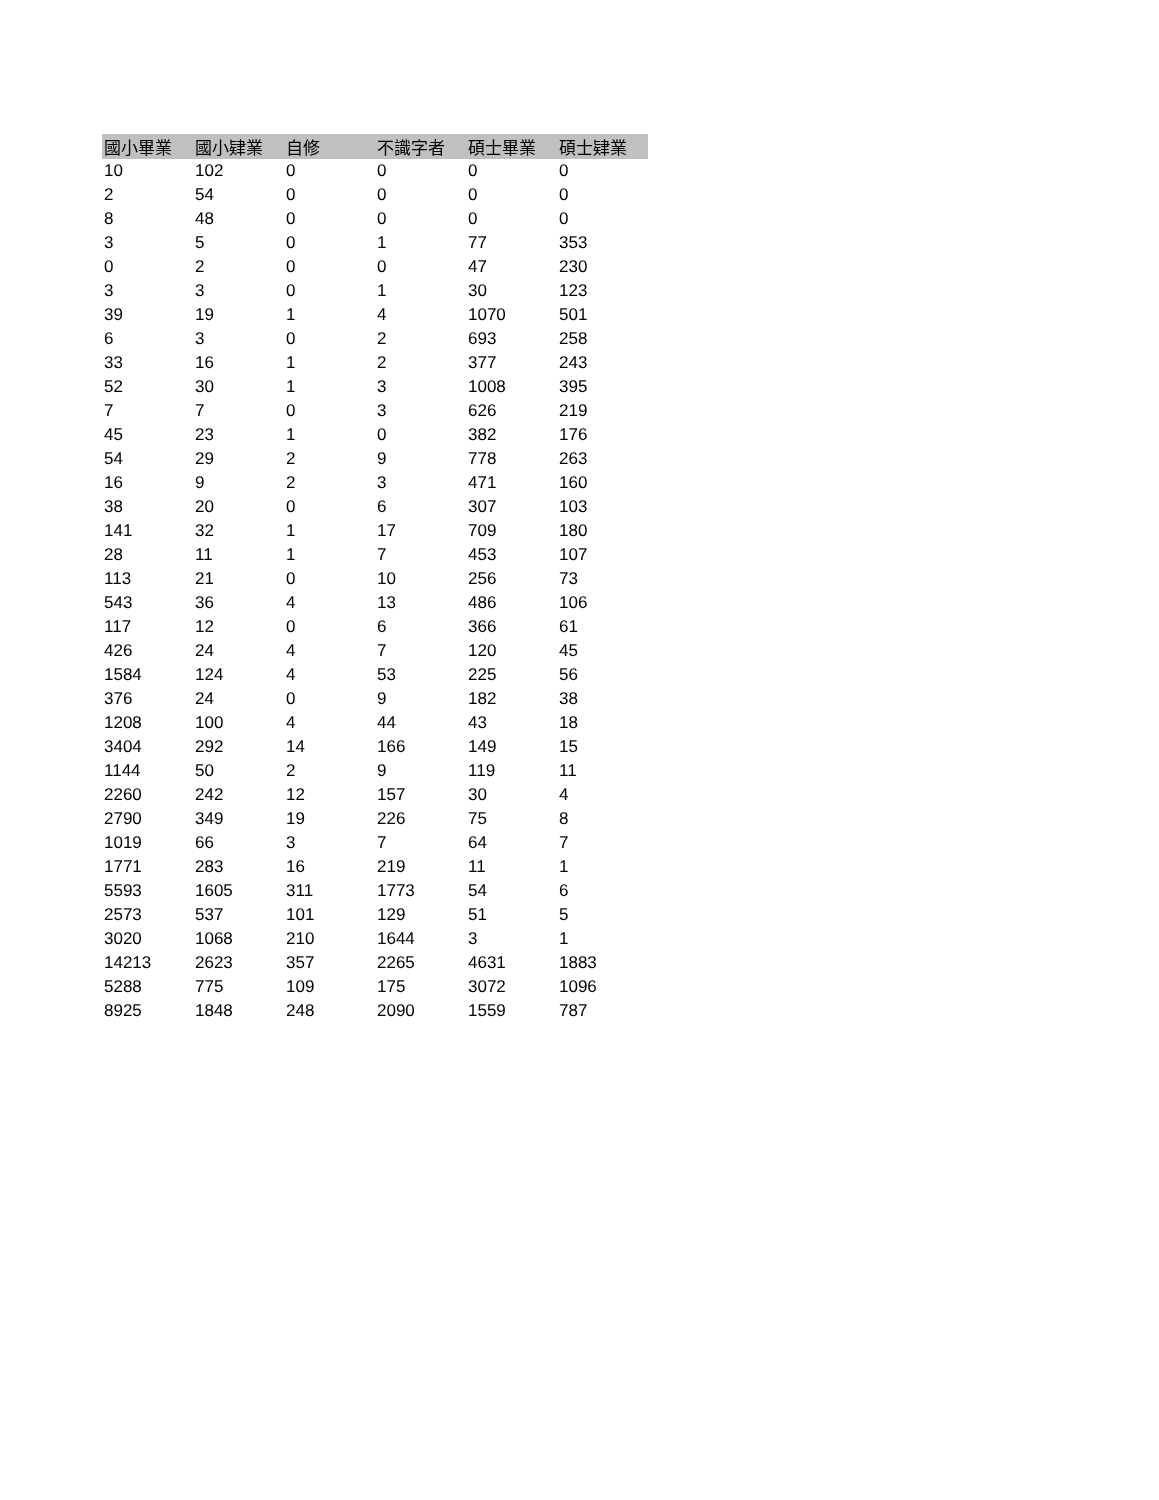| 國小畢業 | 國小肄業 | 自修 | 不識字者 | 碩士畢業 | 碩士肄業 |
| --- | --- | --- | --- | --- | --- |
| 10 | 102 | 0 | 0 | 0 | 0 |
| 2 | 54 | 0 | 0 | 0 | 0 |
| 8 | 48 | 0 | 0 | 0 | 0 |
| 3 | 5 | 0 | 1 | 77 | 353 |
| 0 | 2 | 0 | 0 | 47 | 230 |
| 3 | 3 | 0 | 1 | 30 | 123 |
| 39 | 19 | 1 | 4 | 1070 | 501 |
| 6 | 3 | 0 | 2 | 693 | 258 |
| 33 | 16 | 1 | 2 | 377 | 243 |
| 52 | 30 | 1 | 3 | 1008 | 395 |
| 7 | 7 | 0 | 3 | 626 | 219 |
| 45 | 23 | 1 | 0 | 382 | 176 |
| 54 | 29 | 2 | 9 | 778 | 263 |
| 16 | 9 | 2 | 3 | 471 | 160 |
| 38 | 20 | 0 | 6 | 307 | 103 |
| 141 | 32 | 1 | 17 | 709 | 180 |
| 28 | 11 | 1 | 7 | 453 | 107 |
| 113 | 21 | 0 | 10 | 256 | 73 |
| 543 | 36 | 4 | 13 | 486 | 106 |
| 117 | 12 | 0 | 6 | 366 | 61 |
| 426 | 24 | 4 | 7 | 120 | 45 |
| 1584 | 124 | 4 | 53 | 225 | 56 |
| 376 | 24 | 0 | 9 | 182 | 38 |
| 1208 | 100 | 4 | 44 | 43 | 18 |
| 3404 | 292 | 14 | 166 | 149 | 15 |
| 1144 | 50 | 2 | 9 | 119 | 11 |
| 2260 | 242 | 12 | 157 | 30 | 4 |
| 2790 | 349 | 19 | 226 | 75 | 8 |
| 1019 | 66 | 3 | 7 | 64 | 7 |
| 1771 | 283 | 16 | 219 | 11 | 1 |
| 5593 | 1605 | 311 | 1773 | 54 | 6 |
| 2573 | 537 | 101 | 129 | 51 | 5 |
| 3020 | 1068 | 210 | 1644 | 3 | 1 |
| 14213 | 2623 | 357 | 2265 | 4631 | 1883 |
| 5288 | 775 | 109 | 175 | 3072 | 1096 |
| 8925 | 1848 | 248 | 2090 | 1559 | 787 |